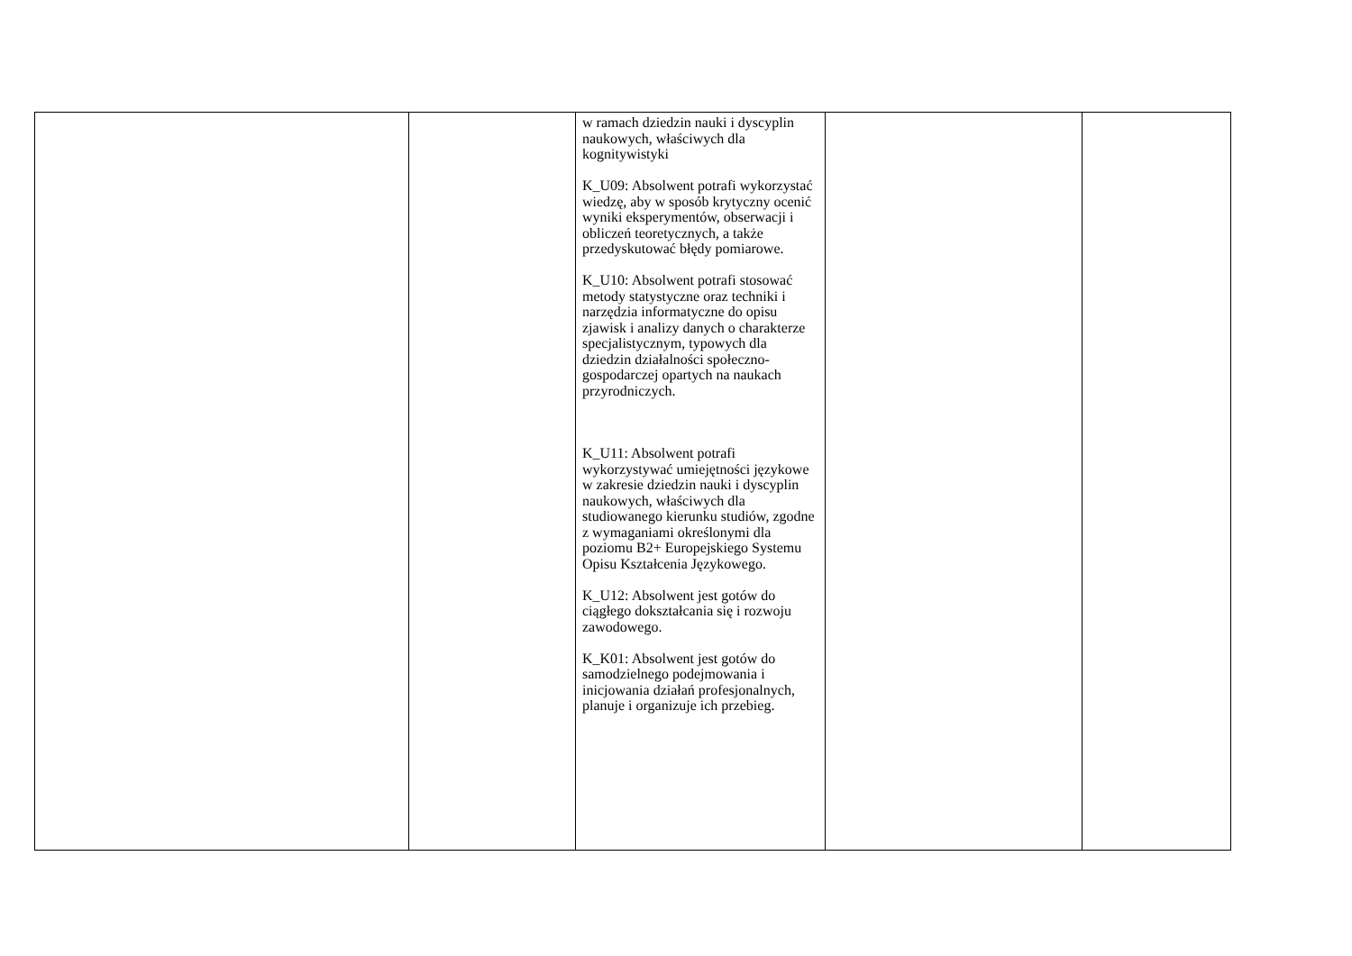| | | w ramach dziedzin nauki i dyscyplin naukowych, właściwych dla kognitywistyki K_U09: Absolwent potrafi wykorzystać wiedzę, aby w sposób krytyczny ocenić wyniki eksperymentów, obserwacji i obliczeń teoretycznych, a także przedyskutować błędy pomiarowe. K_U10: Absolwent potrafi stosować metody statystyczne oraz techniki i narzędzia informatyczne do opisu zjawisk i analizy danych o charakterze specjalistycznym, typowych dla dziedzin działalności społeczno-gospodarczej opartych na naukach przyrodniczych. K_U11: Absolwent potrafi wykorzystywać umiejętności językowe w zakresie dziedzin nauki i dyscyplin naukowych, właściwych dla studiowanego kierunku studiów, zgodne z wymaganiami określonymi dla poziomu B2+ Europejskiego Systemu Opisu Kształcenia Językowego. K_U12: Absolwent jest gotów do ciągłego dokształcania się i rozwoju zawodowego. K_K01: Absolwent jest gotów do samodzielnego podejmowania i inicjowania działań profesjonalnych, planuje i organizuje ich przebieg. | | |